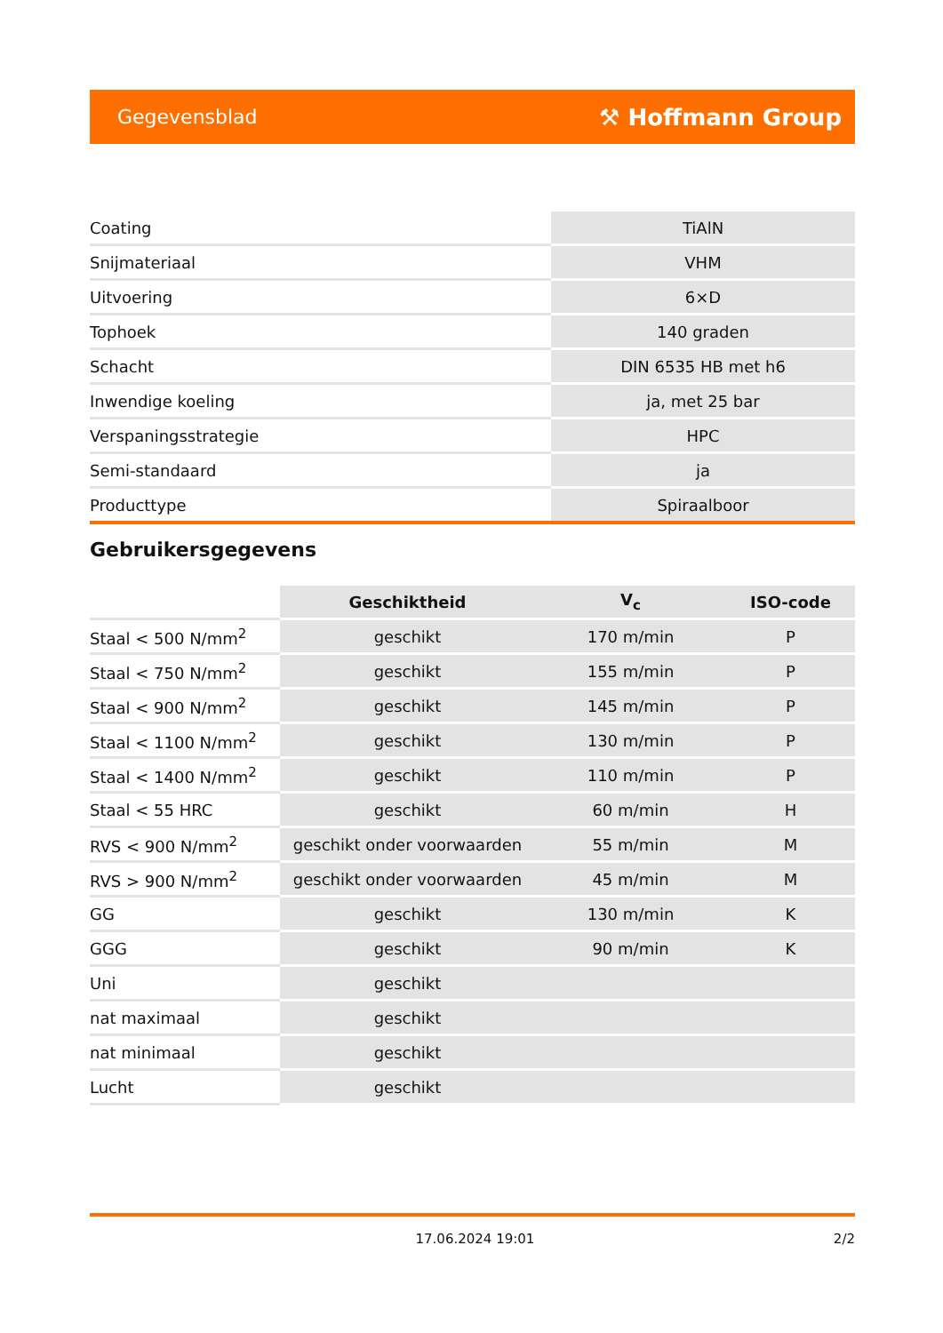Gegevensblad ⚒ Hoffmann Group
| Coating | TiAlN |
| Snijmateriaal | VHM |
| Uitvoering | 6×D |
| Tophoek | 140 graden |
| Schacht | DIN 6535 HB met h6 |
| Inwendige koeling | ja, met 25 bar |
| Verspaningsstrategie | HPC |
| Semi-standaard | ja |
| Producttype | Spiraalboor |
Gebruikersgegevens
| | Geschiktheid | V<sub>c</sub> | ISO-code |
| --- | --- | --- | --- |
| Staal < 500 N/mm<sup>2</sup> | geschikt | 170 m/min | P |
| Staal < 750 N/mm<sup>2</sup> | geschikt | 155 m/min | P |
| Staal < 900 N/mm<sup>2</sup> | geschikt | 145 m/min | P |
| Staal < 1100 N/mm<sup>2</sup> | geschikt | 130 m/min | P |
| Staal < 1400 N/mm<sup>2</sup> | geschikt | 110 m/min | P |
| Staal < 55 HRC | geschikt | 60 m/min | H |
| RVS < 900 N/mm<sup>2</sup> | geschikt onder voorwaarden | 55 m/min | M |
| RVS > 900 N/mm<sup>2</sup> | geschikt onder voorwaarden | 45 m/min | M |
| GG | geschikt | 130 m/min | K |
| GGG | geschikt | 90 m/min | K |
| Uni | geschikt | | |
| nat maximaal | geschikt | | |
| nat minimaal | geschikt | | |
| Lucht | geschikt | | |
17.06.2024 19:01 2/2